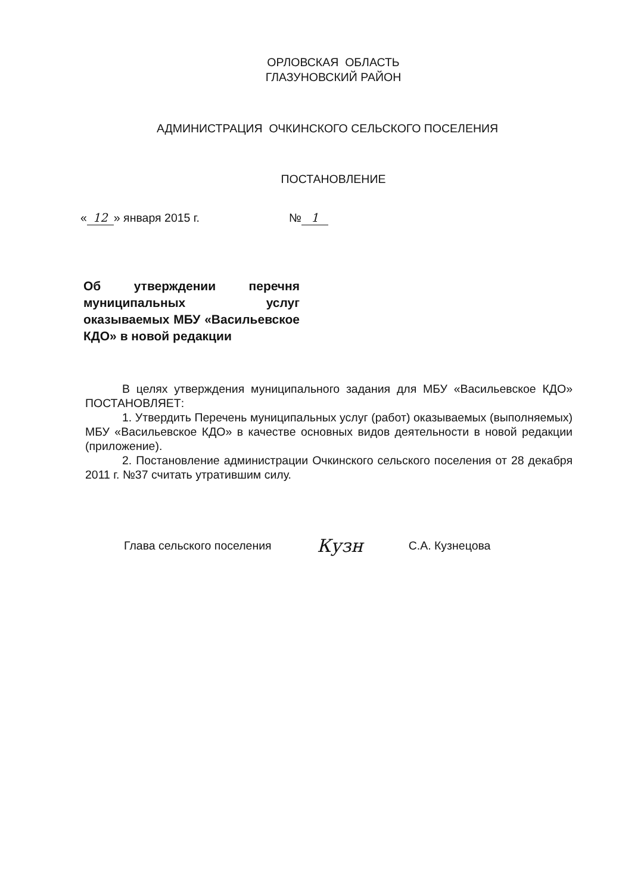ОРЛОВСКАЯ ОБЛАСТЬ
ГЛАЗУНОВСКИЙ РАЙОН
АДМИНИСТРАЦИЯ ОЧКИНСКОГО СЕЛЬСКОГО ПОСЕЛЕНИЯ
ПОСТАНОВЛЕНИЕ
« 12 » января 2015 г. № 1
Об утверждении перечня муниципальных услуг оказываемых МБУ «Васильевское КДО» в новой редакции
В целях утверждения муниципального задания для МБУ «Васильевское КДО» ПОСТАНОВЛЯЕТ:
1. Утвердить Перечень муниципальных услуг (работ) оказываемых (выполняемых) МБУ «Васильевское КДО» в качестве основных видов деятельности в новой редакции (приложение).
2. Постановление администрации Очкинского сельского поселения от 28 декабря 2011 г. №37 считать утратившим силу.
Глава сельского поселения Кузн С.А. Кузнецова